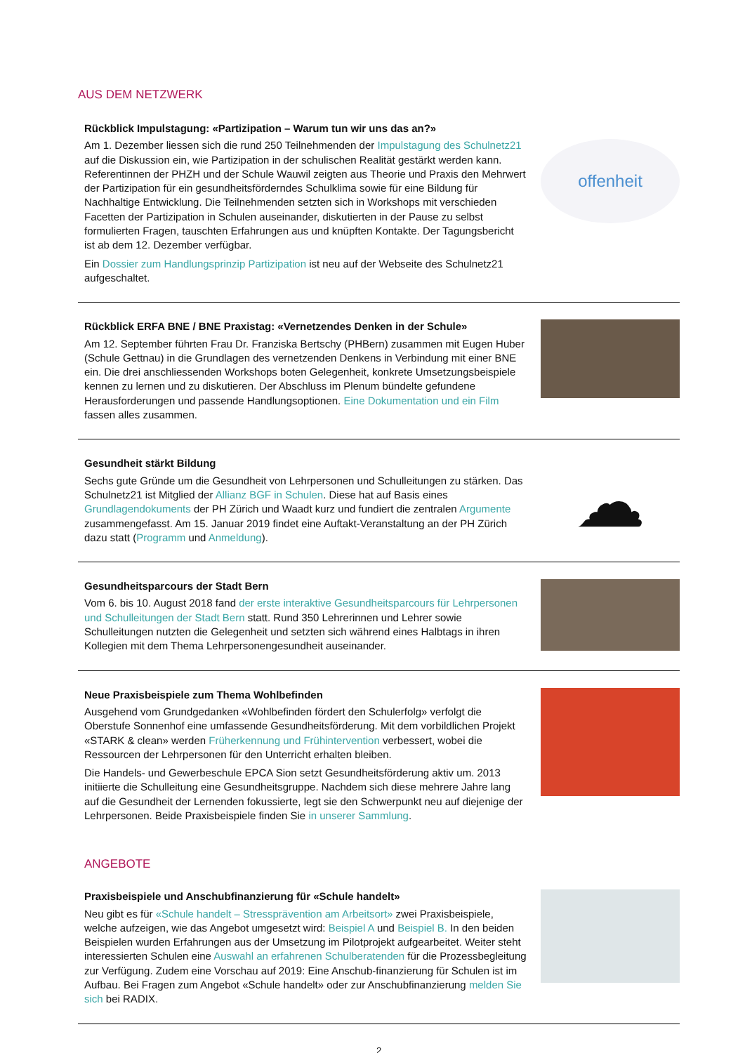AUS DEM NETZWERK
Rückblick Impulstagung: «Partizipation – Warum tun wir uns das an?»
Am 1. Dezember liessen sich die rund 250 Teilnehmenden der Impulstagung des Schulnetz21 auf die Diskussion ein, wie Partizipation in der schulischen Realität gestärkt werden kann. Referentinnen der PHZH und der Schule Wauwil zeigten aus Theorie und Praxis den Mehrwert der Partizipation für ein gesundheitsförderndes Schulklima sowie für eine Bildung für Nachhaltige Entwicklung. Die Teilnehmenden setzten sich in Workshops mit verschieden Facetten der Partizipation in Schulen auseinander, diskutierten in der Pause zu selbst formulierten Fragen, tauschten Erfahrungen aus und knüpften Kontakte. Der Tagungsbericht ist ab dem 12. Dezember verfügbar.
Ein Dossier zum Handlungsprinzip Partizipation ist neu auf der Webseite des Schulnetz21 aufgeschaltet.
offenheit
Rückblick ERFA BNE / BNE Praxistag: «Vernetzendes Denken in der Schule»
Am 12. September führten Frau Dr. Franziska Bertschy (PHBern) zusammen mit Eugen Huber (Schule Gettnau) in die Grundlagen des vernetzenden Denkens in Verbindung mit einer BNE ein. Die drei anschliessenden Workshops boten Gelegenheit, konkrete Umsetzungsbeispiele kennen zu lernen und zu diskutieren. Der Abschluss im Plenum bündelte gefundene Herausforderungen und passende Handlungsoptionen. Eine Dokumentation und ein Film fassen alles zusammen.
Gesundheit stärkt Bildung
Sechs gute Gründe um die Gesundheit von Lehrpersonen und Schulleitungen zu stärken. Das Schulnetz21 ist Mitglied der Allianz BGF in Schulen. Diese hat auf Basis eines Grundlagendokuments der PH Zürich und Waadt kurz und fundiert die zentralen Argumente zusammengefasst. Am 15. Januar 2019 findet eine Auftakt-Veranstaltung an der PH Zürich dazu statt (Programm und Anmeldung).
☁
Gesundheitsparcours der Stadt Bern
Vom 6. bis 10. August 2018 fand der erste interaktive Gesundheitsparcours für Lehrpersonen und Schulleitungen der Stadt Bern statt. Rund 350 Lehrerinnen und Lehrer sowie Schulleitungen nutzten die Gelegenheit und setzten sich während eines Halbtags in ihren Kollegien mit dem Thema Lehrpersonengesundheit auseinander.
Neue Praxisbeispiele zum Thema Wohlbefinden
Ausgehend vom Grundgedanken «Wohlbefinden fördert den Schulerfolg» verfolgt die Oberstufe Sonnenhof eine umfassende Gesundheitsförderung. Mit dem vorbildlichen Projekt «STARK & clean» werden Früherkennung und Frühintervention verbessert, wobei die Ressourcen der Lehrpersonen für den Unterricht erhalten bleiben.
Die Handels- und Gewerbeschule EPCA Sion setzt Gesundheitsförderung aktiv um. 2013 initiierte die Schulleitung eine Gesundheitsgruppe. Nachdem sich diese mehrere Jahre lang auf die Gesundheit der Lernenden fokussierte, legt sie den Schwerpunkt neu auf diejenige der Lehrpersonen. Beide Praxisbeispiele finden Sie in unserer Sammlung.
ANGEBOTE
Praxisbeispiele und Anschubfinanzierung für «Schule handelt»
Neu gibt es für «Schule handelt – Stressprävention am Arbeitsort» zwei Praxisbeispiele, welche aufzeigen, wie das Angebot umgesetzt wird: Beispiel A und Beispiel B. In den beiden Beispielen wurden Erfahrungen aus der Umsetzung im Pilotprojekt aufgearbeitet. Weiter steht interessierten Schulen eine Auswahl an erfahrenen Schulberatenden für die Prozessbegleitung zur Verfügung. Zudem eine Vorschau auf 2019: Eine Anschub-finanzierung für Schulen ist im Aufbau. Bei Fragen zum Angebot «Schule handelt» oder zur Anschubfinanzierung melden Sie sich bei RADIX.
2